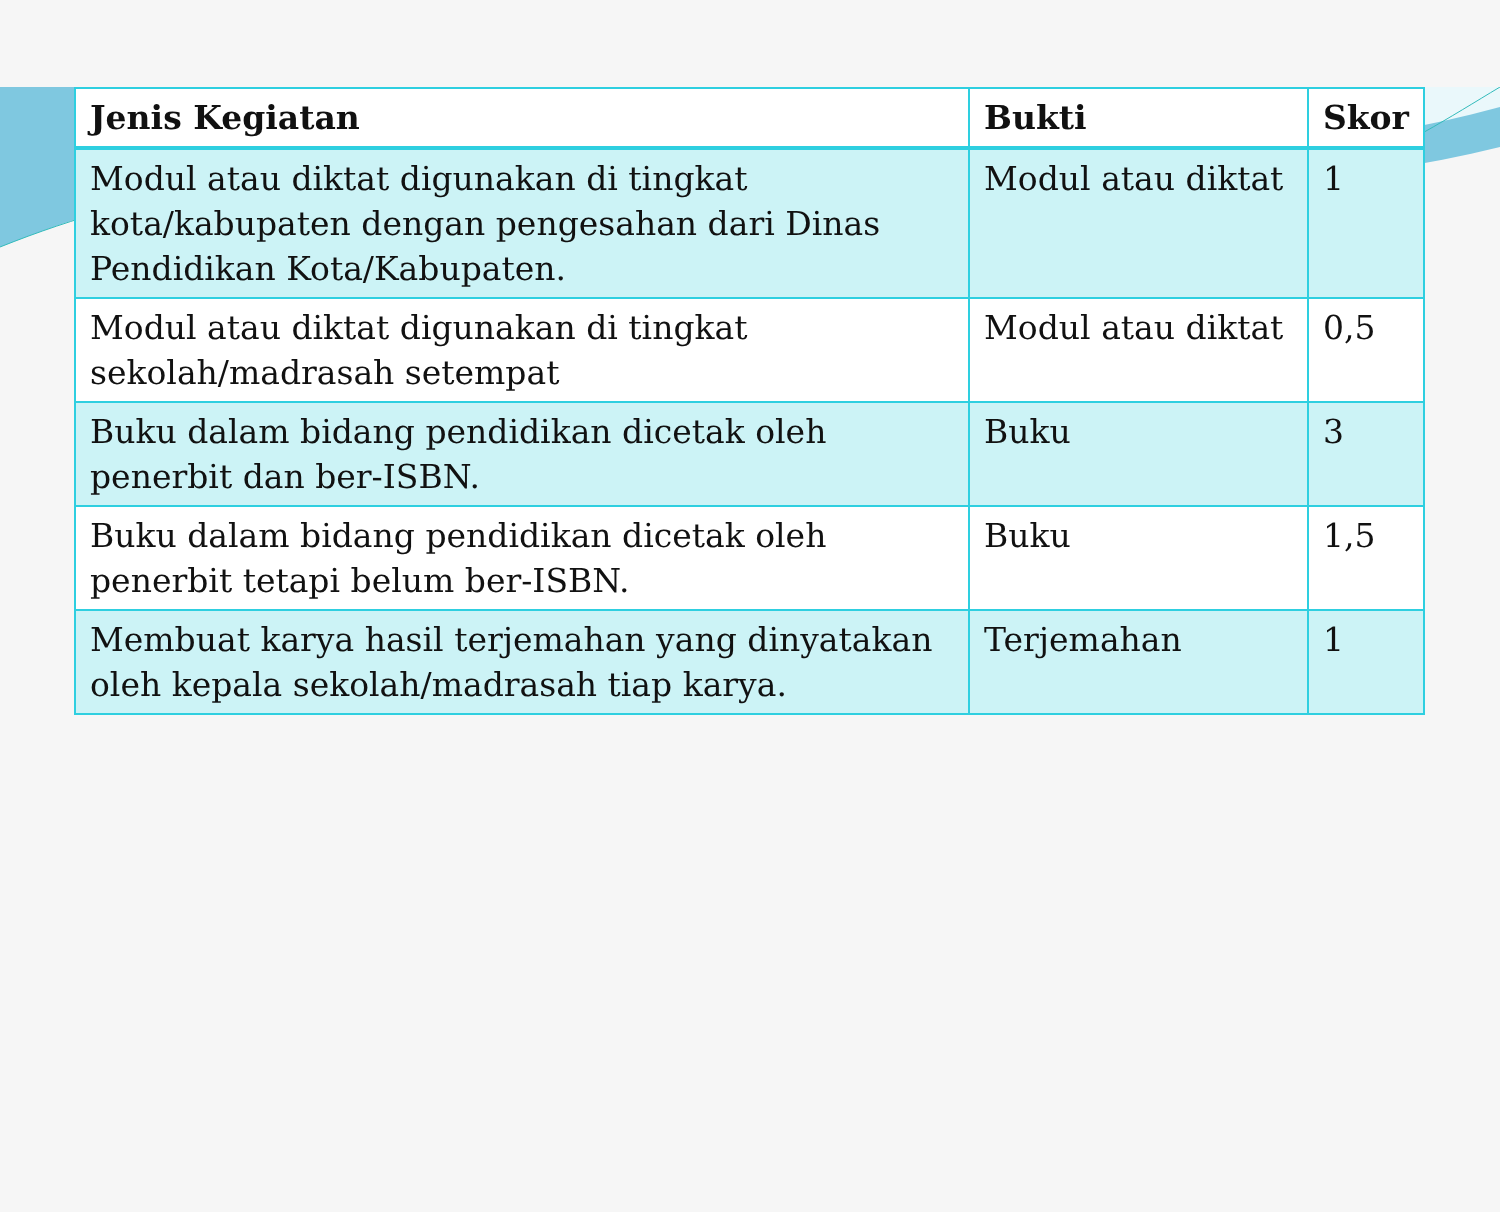| Jenis Kegiatan | Bukti | Skor |
| --- | --- | --- |
| Modul atau diktat digunakan di tingkat kota/kabupaten dengan pengesahan dari Dinas Pendidikan Kota/Kabupaten. | Modul atau diktat | 1 |
| Modul atau diktat digunakan di tingkat sekolah/madrasah setempat | Modul atau diktat | 0,5 |
| Buku dalam bidang pendidikan dicetak oleh penerbit dan ber-ISBN. | Buku | 3 |
| Buku dalam bidang pendidikan dicetak oleh penerbit tetapi belum ber-ISBN. | Buku | 1,5 |
| Membuat karya hasil terjemahan yang dinyatakan oleh kepala sekolah/madrasah tiap karya. | Terjemahan | 1 |